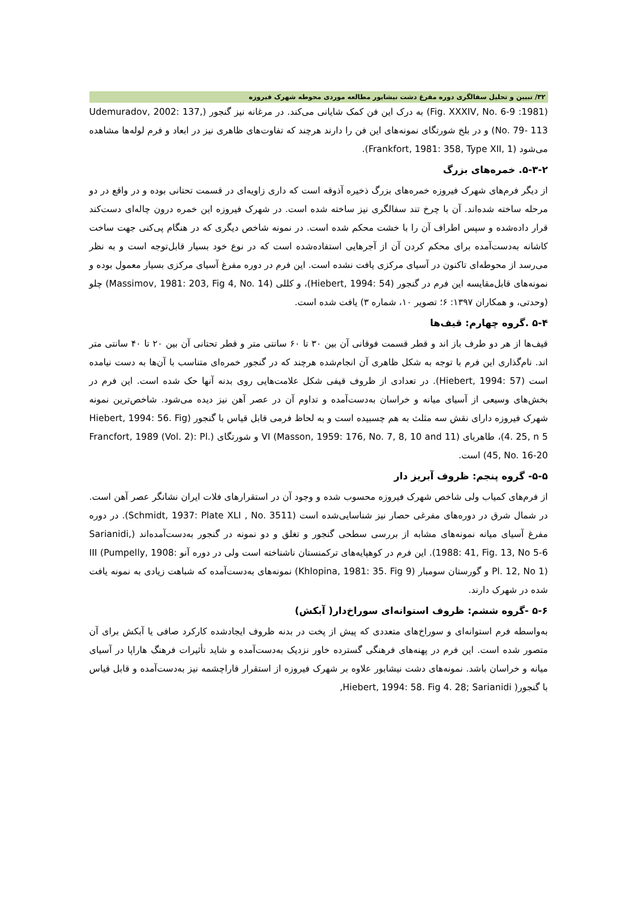۳۲/ تبیین و تحلیل سفالگری دوره مفرغ دشت نیشابور مطالعه موردی محوطه شهرک فیروزه
(1981: Fig. XXXIV, No. 6-9) به درک این فن کمک شایانی می‌کند. در مرغانه نیز گنجور (Udemuradov, 2002: 137, No. 79- 113) و در بلخ شورتگای نمونه‌های این فن را دارند هرچند که تفاوت‌های ظاهری نیز در ابعاد و فرم لوله‌ها مشاهده می‌شود (Frankfort, 1981: 358, Type XII, 1).
۵-۳-۲. خمره‌های بزرگ
از دیگر فرم‌های شهرک فیروزه خمره‌های بزرگ ذخیره آذوقه است که داری زاویه‌ای در قسمت تحتانی بوده و در واقع در دو مرحله ساخته شده‌اند. آن با چرخ تند سفالگری نیز ساخته شده است. در شهرک فیروزه این خمره درون چاله‌ای دست‌کند قرار داده‌شده و سپس اطراف آن را با خشت محکم شده است. در نمونه شاخص دیگری که در هنگام پی‌کنی جهت ساخت کاشانه به‌دست‌آمده برای محکم کردن آن از آجرهایی استفاده‌شده است که در نوع خود بسیار قابل‌توجه است و به نظر می‌رسد از محوطه‌ای تاکنون در آسیای مرکزی یافت نشده است. این فرم در دوره مفرغ آسیای مرکزی بسیار معمول بوده و نمونه‌های قابل‌مقایسه این فرم در گنجور (Hiebert, 1994: 54)، و کللی (Massimov, 1981: 203, Fig 4, No. 14) چلو (وحدتی، و همکاران ۱۳۹۷: ۶؛ تصویر ۱۰، شماره ۳) یافت شده است.
۵-۴ .گروه چهارم: قیف‌ها
قیف‌ها از هر دو طرف باز اند و قطر قسمت فوقانی آن بین ۳۰ تا ۶۰ سانتی متر و قطر تحتانی آن بین ۲۰ تا ۴۰ سانتی متر اند. نام‌گذاری این فرم با توجه به شکل ظاهری آن انجام‌شده هرچند که در گنجور خمره‌ای متناسب با آن‌ها به دست نیامده است (Hiebert, 1994: 57). در تعدادی از ظروف قیفی شکل علامت‌هایی روی بدنه آنها حک شده است. این فرم در بخش‌های وسیعی از آسیای میانه و خراسان به‌دست‌آمده و تداوم آن در عصر آهن نیز دیده می‌شود. شاخص‌ترین نمونه شهرک فیروزه دارای نقش سه مثلث به هم چسبیده است و به لحاظ فرمی قابل قیاس با گنجور (Hiebert, 1994: 56. Fig 4. 25, n 5)، طاهربای VI (Masson, 1959: 176, No. 7, 8, 10 and 11) و شورتگای (Francfort, 1989 (Vol. 2): Pl. 45, No. 16-20) است.
۵-۵- گروه پنجم: ظروف آبریز دار
از فرم‌های کمیاب ولی شاخص شهرک فیروزه محسوب شده و وجود آن در استقرارهای فلات ایران نشانگر عصر آهن است. در شمال شرق در دوره‌های مفرغی حصار نیز شناسایی‌شده است (Schmidt, 1937: Plate XLI , No. 3511). در دوره مفرغ آسیای میانه نمونه‌های مشابه از بررسی سطحی گنجور و تغلق و دو نمونه در گنجور به‌دست‌آمده‌اند (Sarianidi, 1988: 41, Fig. 13, No 5-6). این فرم در کوهپایه‌های ترکمنستان ناشناخته است ولی در دوره آنو III (Pumpelly, 1908: Pl. 12, No 1) و گورستان سومبار (Khlopina, 1981: 35. Fig 9) نمونه‌های به‌دست‌آمده که شباهت زیادی به نمونه یافت شده در شهرک دارند.
۵-۶ -گروه ششم: ظروف استوانه‌ای سوراخ‌دار( آبکش)
به‌واسطه فرم استوانه‌ای و سوراخ‌های متعددی که پیش از پخت در بدنه ظروف ایجادشده کارکرد صافی یا آبکش برای آن متصور شده است. این فرم در پهنه‌های فرهنگی گسترده خاور نزدیک به‌دست‌آمده و شاید تأثیرات فرهنگ هاراپا در آسیای میانه و خراسان باشد. نمونه‌های دشت نیشابور علاوه بر شهرک فیروزه از استقرار قاراچشمه نیز به‌دست‌آمده و قابل قیاس با گنجور( Hiebert, 1994: 58. Fig 4. 28; Sarianidi,